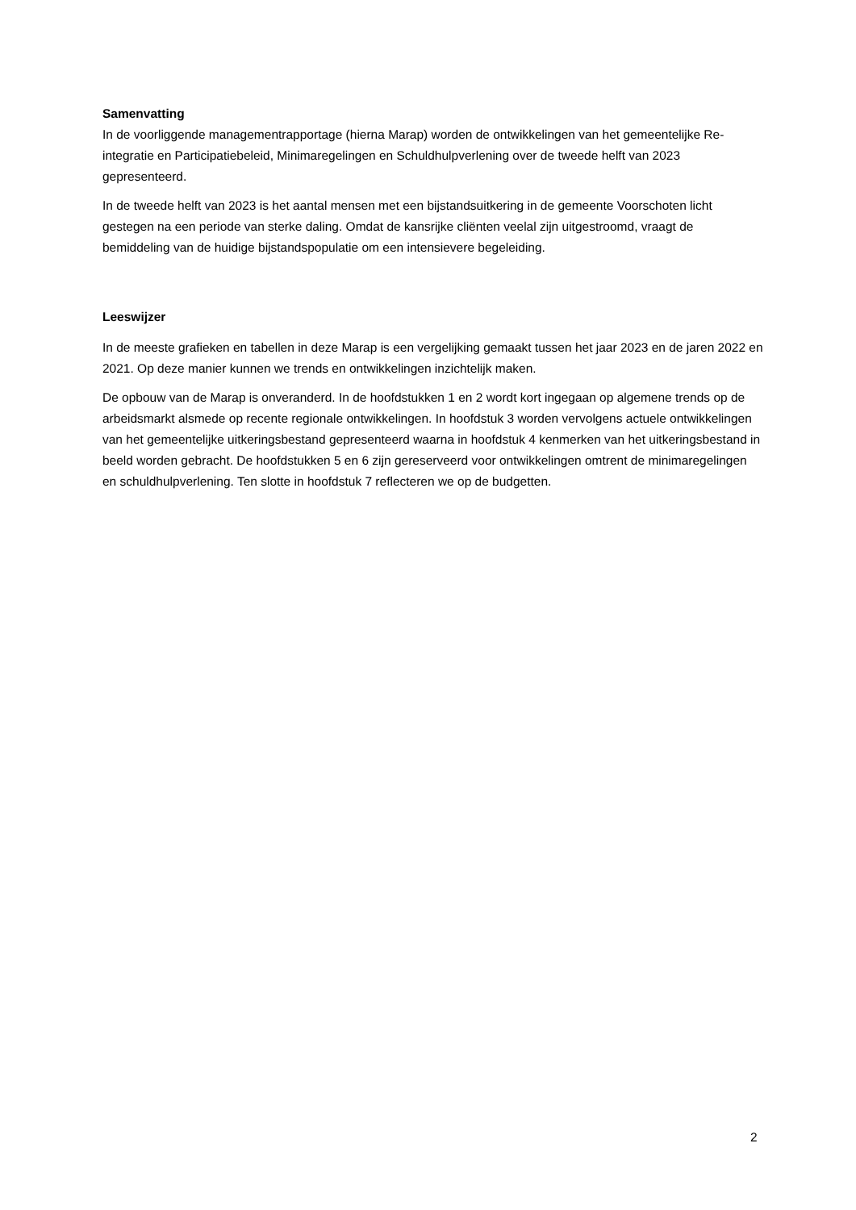Samenvatting
In de voorliggende managementrapportage (hierna Marap) worden de ontwikkelingen van het gemeentelijke Re-integratie en Participatiebeleid, Minimaregelingen en Schuldhulpverlening over de tweede helft van 2023 gepresenteerd.
In de tweede helft van 2023 is het aantal mensen met een bijstandsuitkering in de gemeente Voorschoten licht gestegen na een periode van sterke daling. Omdat de kansrijke cliënten veelal zijn uitgestroomd, vraagt de bemiddeling van de huidige bijstandspopulatie om een intensievere begeleiding.
Leeswijzer
In de meeste grafieken en tabellen in deze Marap is een vergelijking gemaakt tussen het jaar 2023 en de jaren 2022 en 2021. Op deze manier kunnen we trends en ontwikkelingen inzichtelijk maken.
De opbouw van de Marap is onveranderd. In de hoofdstukken 1 en 2 wordt kort ingegaan op algemene trends op de arbeidsmarkt alsmede op recente regionale ontwikkelingen. In hoofdstuk 3 worden vervolgens actuele ontwikkelingen van het gemeentelijke uitkeringsbestand gepresenteerd waarna in hoofdstuk 4 kenmerken van het uitkeringsbestand in beeld worden gebracht. De hoofdstukken 5 en 6 zijn gereserveerd voor ontwikkelingen omtrent de minimaregelingen en schuldhulpverlening. Ten slotte in hoofdstuk 7 reflecteren we op de budgetten.
2